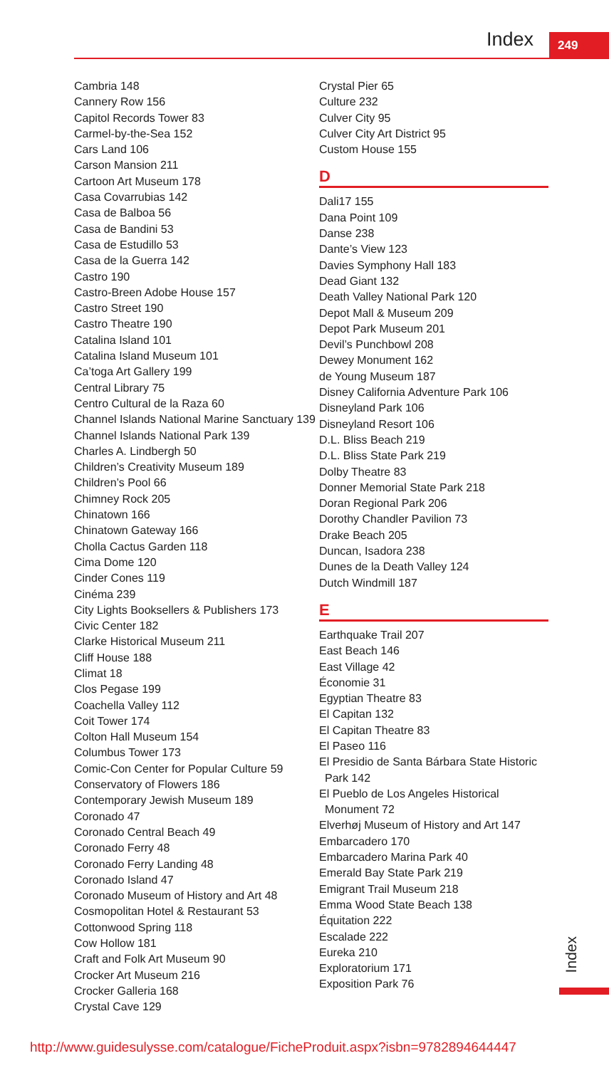Index 249
Cambria 148
Cannery Row 156
Capitol Records Tower 83
Carmel-by-the-Sea 152
Cars Land 106
Carson Mansion 211
Cartoon Art Museum 178
Casa Covarrubias 142
Casa de Balboa 56
Casa de Bandini 53
Casa de Estudillo 53
Casa de la Guerra 142
Castro 190
Castro-Breen Adobe House 157
Castro Street 190
Castro Theatre 190
Catalina Island 101
Catalina Island Museum 101
Ca’toga Art Gallery 199
Central Library 75
Centro Cultural de la Raza 60
Channel Islands National Marine Sanctuary 139
Channel Islands National Park 139
Charles A. Lindbergh 50
Children’s Creativity Museum 189
Children’s Pool 66
Chimney Rock 205
Chinatown 166
Chinatown Gateway 166
Cholla Cactus Garden 118
Cima Dome 120
Cinder Cones 119
Cinéma 239
City Lights Booksellers & Publishers 173
Civic Center 182
Clarke Historical Museum 211
Cliff House 188
Climat 18
Clos Pegase 199
Coachella Valley 112
Coit Tower 174
Colton Hall Museum 154
Columbus Tower 173
Comic-Con Center for Popular Culture 59
Conservatory of Flowers 186
Contemporary Jewish Museum 189
Coronado 47
Coronado Central Beach 49
Coronado Ferry 48
Coronado Ferry Landing 48
Coronado Island 47
Coronado Museum of History and Art 48
Cosmopolitan Hotel & Restaurant 53
Cottonwood Spring 118
Cow Hollow 181
Craft and Folk Art Museum 90
Crocker Art Museum 216
Crocker Galleria 168
Crystal Cave 129
Crystal Pier 65
Culture 232
Culver City 95
Culver City Art District 95
Custom House 155
D
Dali17 155
Dana Point 109
Danse 238
Dante’s View 123
Davies Symphony Hall 183
Dead Giant 132
Death Valley National Park 120
Depot Mall & Museum 209
Depot Park Museum 201
Devil’s Punchbowl 208
Dewey Monument 162
de Young Museum 187
Disney California Adventure Park 106
Disneyland Park 106
Disneyland Resort 106
D.L. Bliss Beach 219
D.L. Bliss State Park 219
Dolby Theatre 83
Donner Memorial State Park 218
Doran Regional Park 206
Dorothy Chandler Pavilion 73
Drake Beach 205
Duncan, Isadora 238
Dunes de la Death Valley 124
Dutch Windmill 187
E
Earthquake Trail 207
East Beach 146
East Village 42
Économie 31
Egyptian Theatre 83
El Capitan 132
El Capitan Theatre 83
El Paseo 116
El Presidio de Santa Bárbara State Historic
Park 142
El Pueblo de Los Angeles Historical
Monument 72
Elverhøj Museum of History and Art 147
Embarcadero 170
Embarcadero Marina Park 40
Emerald Bay State Park 219
Emigrant Trail Museum 218
Emma Wood State Beach 138
Équitation 222
Escalade 222
Eureka 210
Exploratorium 171
Exposition Park 76
Index
http://www.guidesulysse.com/catalogue/FicheProduit.aspx?isbn=9782894644447